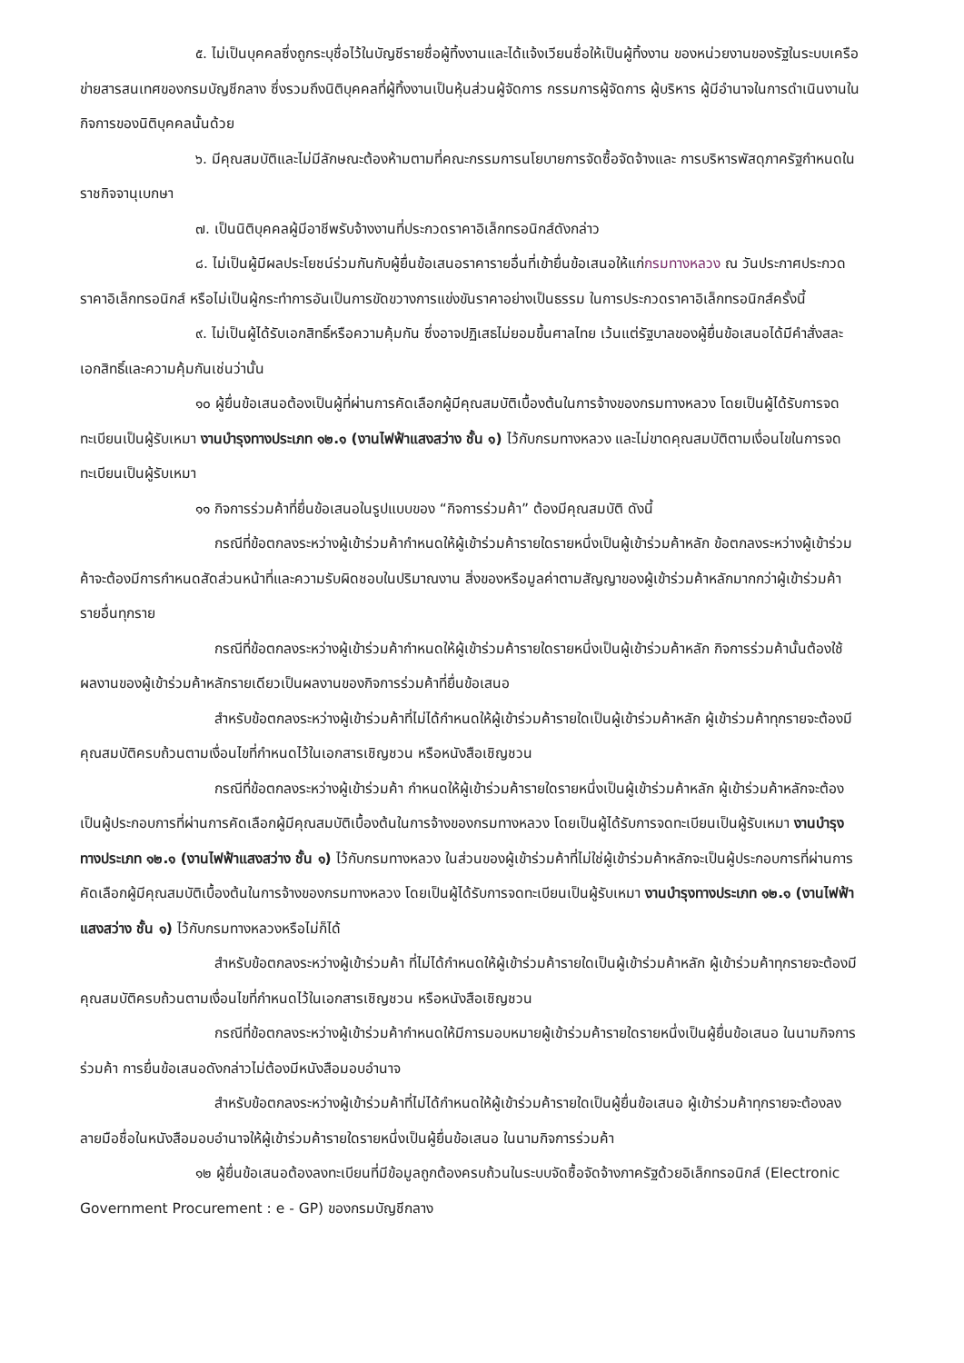๕. ไม่เป็นบุคคลซึ่งถูกระบุชื่อไว้ในบัญชีรายชื่อผู้ทิ้งงานและได้แจ้งเวียนชื่อให้เป็นผู้ทิ้งงาน ของหน่วยงานของรัฐในระบบเครือข่ายสารสนเทศของกรมบัญชีกลาง ซึ่งรวมถึงนิติบุคคลที่ผู้ทิ้งงานเป็นหุ้นส่วนผู้จัดการ กรรมการผู้จัดการ ผู้บริหาร ผู้มีอำนาจในการดำเนินงานในกิจการของนิติบุคคลนั้นด้วย
๖. มีคุณสมบัติและไม่มีลักษณะต้องห้ามตามที่คณะกรรมการนโยบายการจัดซื้อจัดจ้างและ การบริหารพัสดุภาครัฐกำหนดในราชกิจจานุเบกษา
๗. เป็นนิติบุคคลผู้มีอาชีพรับจ้างงานที่ประกวดราคาอิเล็กทรอนิกส์ดังกล่าว
๘. ไม่เป็นผู้มีผลประโยชน์ร่วมกันกับผู้ยื่นข้อเสนอราคารายอื่นที่เข้ายื่นข้อเสนอให้แก่กรมทางหลวง ณ วันประกาศประกวดราคาอิเล็กทรอนิกส์ หรือไม่เป็นผู้กระทำการอันเป็นการขัดขวางการแข่งขันราคาอย่างเป็นธรรม ในการประกวดราคาอิเล็กทรอนิกส์ครั้งนี้
๙. ไม่เป็นผู้ได้รับเอกสิทธิ์หรือความคุ้มกัน ซึ่งอาจปฏิเสธไม่ยอมขึ้นศาลไทย เว้นแต่รัฐบาลของผู้ยื่นข้อเสนอได้มีคำสั่งสละเอกสิทธิ์และความคุ้มกันเช่นว่านั้น
๑๐ ผู้ยื่นข้อเสนอต้องเป็นผู้ที่ผ่านการคัดเลือกผู้มีคุณสมบัติเบื้องต้นในการจ้างของกรมทางหลวง โดยเป็นผู้ได้รับการจดทะเบียนเป็นผู้รับเหมา งานบำรุงทางประเภท ๑๒.๑ (งานไฟฟ้าแสงสว่าง ชั้น ๑) ไว้กับกรมทางหลวง และไม่ขาดคุณสมบัติตามเงื่อนไขในการจดทะเบียนเป็นผู้รับเหมา
๑๑ กิจการร่วมค้าที่ยื่นข้อเสนอในรูปแบบของ “กิจการร่วมค้า” ต้องมีคุณสมบัติ ดังนี้
กรณีที่ข้อตกลงระหว่างผู้เข้าร่วมค้ากำหนดให้ผู้เข้าร่วมค้ารายใดรายหนึ่งเป็นผู้เข้าร่วมค้าหลัก ข้อตกลงระหว่างผู้เข้าร่วมค้าจะต้องมีการกำหนดสัดส่วนหน้าที่และความรับผิดชอบในปริมาณงาน สิ่งของหรือมูลค่าตามสัญญาของผู้เข้าร่วมค้าหลักมากกว่าผู้เข้าร่วมค้ารายอื่นทุกราย
กรณีที่ข้อตกลงระหว่างผู้เข้าร่วมค้ากำหนดให้ผู้เข้าร่วมค้ารายใดรายหนึ่งเป็นผู้เข้าร่วมค้าหลัก กิจการร่วมค้านั้นต้องใช้ผลงานของผู้เข้าร่วมค้าหลักรายเดียวเป็นผลงานของกิจการร่วมค้าที่ยื่นข้อเสนอ
สำหรับข้อตกลงระหว่างผู้เข้าร่วมค้าที่ไม่ได้กำหนดให้ผู้เข้าร่วมค้ารายใดเป็นผู้เข้าร่วมค้าหลัก ผู้เข้าร่วมค้าทุกรายจะต้องมีคุณสมบัติครบถ้วนตามเงื่อนไขที่กำหนดไว้ในเอกสารเชิญชวน หรือหนังสือเชิญชวน
กรณีที่ข้อตกลงระหว่างผู้เข้าร่วมค้า กำหนดให้ผู้เข้าร่วมค้ารายใดรายหนึ่งเป็นผู้เข้าร่วมค้าหลัก ผู้เข้าร่วมค้าหลักจะต้องเป็นผู้ประกอบการที่ผ่านการคัดเลือกผู้มีคุณสมบัติเบื้องต้นในการจ้างของกรมทางหลวง โดยเป็นผู้ได้รับการจดทะเบียนเป็นผู้รับเหมา งานบำรุงทางประเภท ๑๒.๑ (งานไฟฟ้าแสงสว่าง ชั้น ๑) ไว้กับกรมทางหลวง ในส่วนของผู้เข้าร่วมค้าที่ไม่ใช่ผู้เข้าร่วมค้าหลักจะเป็นผู้ประกอบการที่ผ่านการคัดเลือกผู้มีคุณสมบัติเบื้องต้นในการจ้างของกรมทางหลวง โดยเป็นผู้ได้รับการจดทะเบียนเป็นผู้รับเหมา งานบำรุงทางประเภท ๑๒.๑ (งานไฟฟ้าแสงสว่าง ชั้น ๑) ไว้กับกรมทางหลวงหรือไม่ก็ได้
สำหรับข้อตกลงระหว่างผู้เข้าร่วมค้า ที่ไม่ได้กำหนดให้ผู้เข้าร่วมค้ารายใดเป็นผู้เข้าร่วมค้าหลัก ผู้เข้าร่วมค้าทุกรายจะต้องมีคุณสมบัติครบถ้วนตามเงื่อนไขที่กำหนดไว้ในเอกสารเชิญชวน หรือหนังสือเชิญชวน
กรณีที่ข้อตกลงระหว่างผู้เข้าร่วมค้ากำหนดให้มีการมอบหมายผู้เข้าร่วมค้ารายใดรายหนึ่งเป็นผู้ยื่นข้อเสนอ ในนามกิจการร่วมค้า การยื่นข้อเสนอดังกล่าวไม่ต้องมีหนังสือมอบอำนาจ
สำหรับข้อตกลงระหว่างผู้เข้าร่วมค้าที่ไม่ได้กำหนดให้ผู้เข้าร่วมค้ารายใดเป็นผู้ยื่นข้อเสนอ ผู้เข้าร่วมค้าทุกรายจะต้องลงลายมือชื่อในหนังสือมอบอำนาจให้ผู้เข้าร่วมค้ารายใดรายหนึ่งเป็นผู้ยื่นข้อเสนอ ในนามกิจการร่วมค้า
๑๒ ผู้ยื่นข้อเสนอต้องลงทะเบียนที่มีข้อมูลถูกต้องครบถ้วนในระบบจัดซื้อจัดจ้างภาครัฐด้วยอิเล็กทรอนิกส์ (Electronic Government Procurement : e - GP) ของกรมบัญชีกลาง